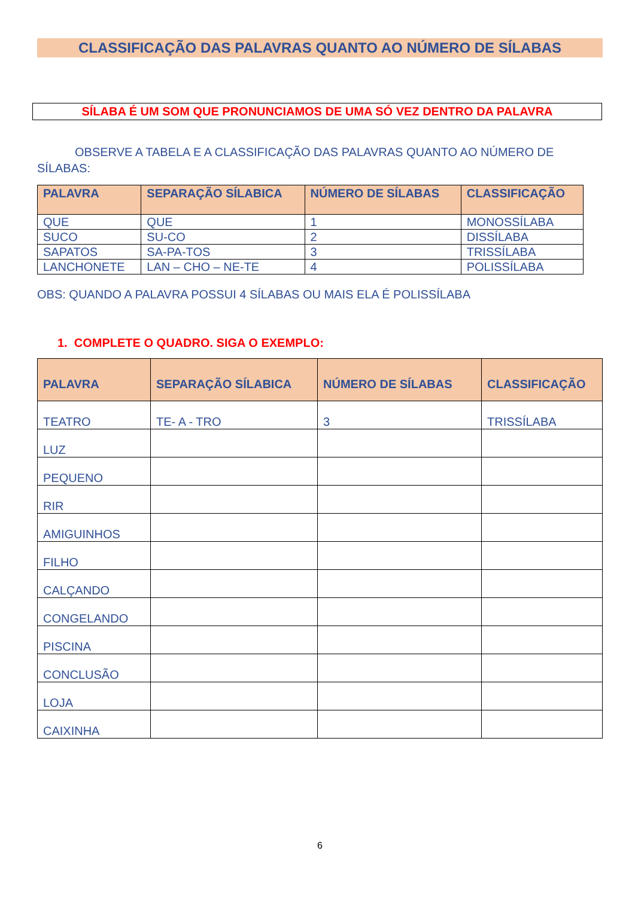CLASSIFICAÇÃO DAS PALAVRAS QUANTO AO NÚMERO DE SÍLABAS
SÍLABA É UM SOM QUE PRONUNCIAMOS DE UMA SÓ VEZ DENTRO DA PALAVRA
OBSERVE A TABELA E A CLASSIFICAÇÃO DAS PALAVRAS QUANTO AO NÚMERO DE SÍLABAS:
| PALAVRA | SEPARAÇÃO SÍLABICA | NÚMERO DE SÍLABAS | CLASSIFICAÇÃO |
| --- | --- | --- | --- |
| QUE | QUE | 1 | MONOSSÍLABA |
| SUCO | SU-CO | 2 | DISSÍLABA |
| SAPATOS | SA-PA-TOS | 3 | TRISSÍLABA |
| LANCHONETE | LAN – CHO – NE-TE | 4 | POLISSÍLABA |
OBS: QUANDO A PALAVRA POSSUI 4 SÍLABAS OU MAIS ELA É POLISSÍLABA
1. COMPLETE O QUADRO. SIGA O EXEMPLO:
| PALAVRA | SEPARAÇÃO SÍLABICA | NÚMERO DE SÍLABAS | CLASSIFICAÇÃO |
| --- | --- | --- | --- |
| TEATRO | TE- A - TRO | 3 | TRISSÍLABA |
| LUZ | | | |
| PEQUENO | | | |
| RIR | | | |
| AMIGUINHOS | | | |
| FILHO | | | |
| CALÇANDO | | | |
| CONGELANDO | | | |
| PISCINA | | | |
| CONCLUSÃO | | | |
| LOJA | | | |
| CAIXINHA | | | |
6